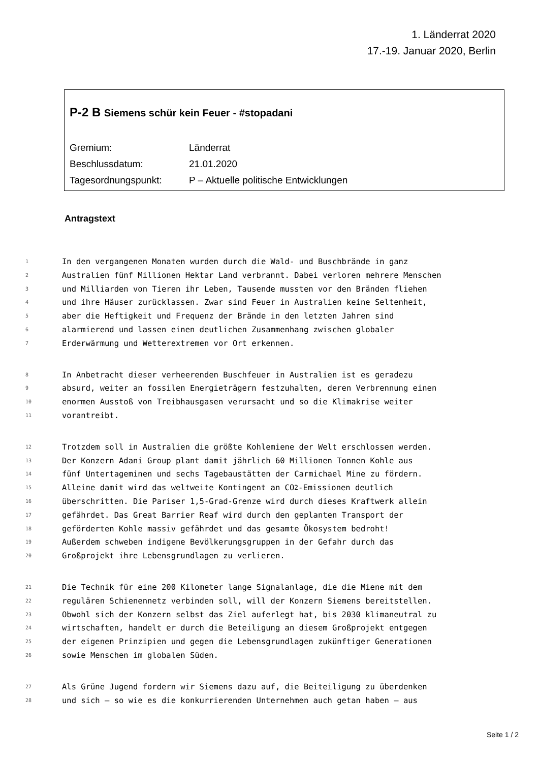1. Länderrat 2020
17.-19. Januar 2020, Berlin
P-2 B Siemens schür kein Feuer - #stopadani
Gremium: Länderrat
Beschlussdatum: 21.01.2020
Tagesordnungspunkt: P – Aktuelle politische Entwicklungen
Antragstext
1 In den vergangenen Monaten wurden durch die Wald- und Buschbrände in ganz
2 Australien fünf Millionen Hektar Land verbrannt. Dabei verloren mehrere Menschen
3 und Milliarden von Tieren ihr Leben, Tausende mussten vor den Bränden fliehen
4 und ihre Häuser zurücklassen. Zwar sind Feuer in Australien keine Seltenheit,
5 aber die Heftigkeit und Frequenz der Brände in den letzten Jahren sind
6 alarmierend und lassen einen deutlichen Zusammenhang zwischen globaler
7 Erderwärmung und Wetterextremen vor Ort erkennen.
8 In Anbetracht dieser verheerenden Buschfeuer in Australien ist es geradezu
9 absurd, weiter an fossilen Energieträgern festzuhalten, deren Verbrennung einen
10 enormen Ausstoß von Treibhausgasen verursacht und so die Klimakrise weiter
11 vorantreibt.
12 Trotzdem soll in Australien die größte Kohlemiene der Welt erschlossen werden.
13 Der Konzern Adani Group plant damit jährlich 60 Millionen Tonnen Kohle aus
14 fünf Untertageminen und sechs Tagebaustätten der Carmichael Mine zu fördern.
15 Alleine damit wird das weltweite Kontingent an CO<sub>2</sub>-Emissionen deutlich
16 überschritten. Die Pariser 1,5-Grad-Grenze wird durch dieses Kraftwerk allein
17 gefährdet. Das Great Barrier Reaf wird durch den geplanten Transport der
18 geförderten Kohle massiv gefährdet und das gesamte Ökosystem bedroht!
19 Außerdem schweben indigene Bevölkerungsgruppen in der Gefahr durch das
20 Großprojekt ihre Lebensgrundlagen zu verlieren.
21 Die Technik für eine 200 Kilometer lange Signalanlage, die die Miene mit dem
22 regulären Schienennetz verbinden soll, will der Konzern Siemens bereitstellen.
23 Obwohl sich der Konzern selbst das Ziel auferlegt hat, bis 2030 klimaneutral zu
24 wirtschaften, handelt er durch die Beteiligung an diesem Großprojekt entgegen
25 der eigenen Prinzipien und gegen die Lebensgrundlagen zukünftiger Generationen
26 sowie Menschen im globalen Süden.
27 Als Grüne Jugend fordern wir Siemens dazu auf, die Beiteiligung zu überdenken
28 und sich – so wie es die konkurrierenden Unternehmen auch getan haben – aus
Seite 1 / 2